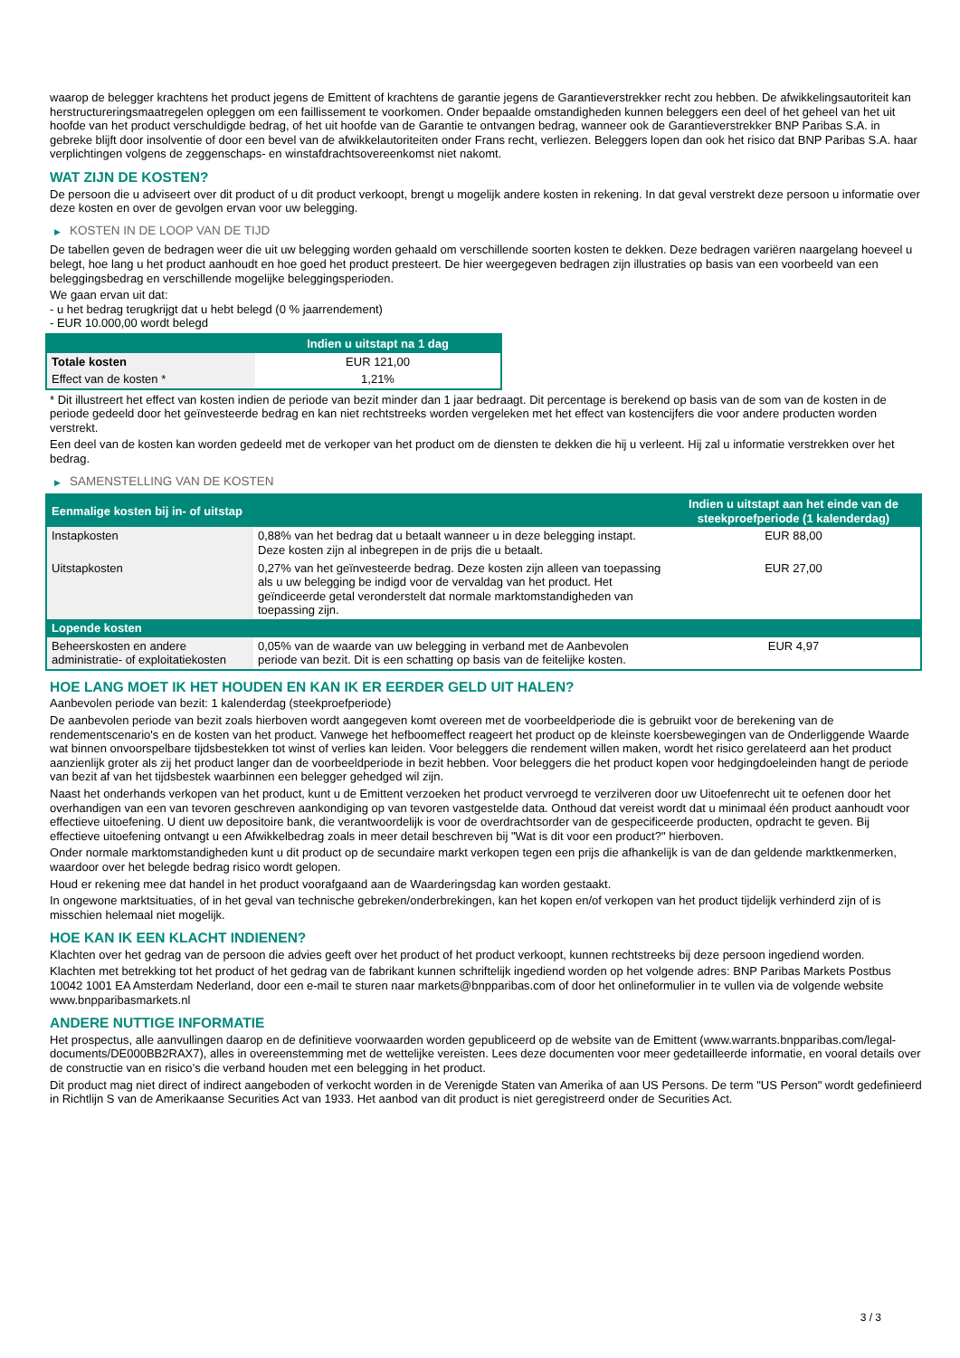waarop de belegger krachtens het product jegens de Emittent of krachtens de garantie jegens de Garantieverstrekker recht zou hebben. De afwikkelingsautoriteit kan herstructureringsmaatregelen opleggen om een faillissement te voorkomen. Onder bepaalde omstandigheden kunnen beleggers een deel of het geheel van het uit hoofde van het product verschuldigde bedrag, of het uit hoofde van de Garantie te ontvangen bedrag, wanneer ook de Garantieverstrekker BNP Paribas S.A. in gebreke blijft door insolventie of door een bevel van de afwikkelautoriteiten onder Frans recht, verliezen. Beleggers lopen dan ook het risico dat BNP Paribas S.A. haar verplichtingen volgens de zeggenschaps- en winstafdrachtsovereenkomst niet nakomt.
WAT ZIJN DE KOSTEN?
De persoon die u adviseert over dit product of u dit product verkoopt, brengt u mogelijk andere kosten in rekening. In dat geval verstrekt deze persoon u informatie over deze kosten en over de gevolgen ervan voor uw belegging.
▶ KOSTEN IN DE LOOP VAN DE TIJD
De tabellen geven de bedragen weer die uit uw belegging worden gehaald om verschillende soorten kosten te dekken. Deze bedragen variëren naargelang hoeveel u belegt, hoe lang u het product aanhoudt en hoe goed het product presteert. De hier weergegeven bedragen zijn illustraties op basis van een voorbeeld van een beleggingsbedrag en verschillende mogelijke beleggingsperioden.
We gaan ervan uit dat:
- u het bedrag terugkrijgt dat u hebt belegd (0 % jaarrendement)
- EUR 10.000,00 wordt belegd
| | Indien u uitstapt na 1 dag |
| --- | --- |
| Totale kosten | EUR 121,00 |
| Effect van de kosten * | 1,21% |
* Dit illustreert het effect van kosten indien de periode van bezit minder dan 1 jaar bedraagt. Dit percentage is berekend op basis van de som van de kosten in de periode gedeeld door het geïnvesteerde bedrag en kan niet rechtstreeks worden vergeleken met het effect van kostencijfers die voor andere producten worden verstrekt.
Een deel van de kosten kan worden gedeeld met de verkoper van het product om de diensten te dekken die hij u verleent. Hij zal u informatie verstrekken over het bedrag.
▶ SAMENSTELLING VAN DE KOSTEN
| Eenmalige kosten bij in- of uitstap | | Indien u uitstapt aan het einde van de steekproefperiode (1 kalenderdag) |
| --- | --- | --- |
| Instapkosten | 0,88% van het bedrag dat u betaalt wanneer u in deze belegging instapt. Deze kosten zijn al inbegrepen in de prijs die u betaalt. | EUR 88,00 |
| Uitstapkosten | 0,27% van het geïnvesteerde bedrag. Deze kosten zijn alleen van toepassing als u uw belegging be indigd voor de vervaldag van het product. Het geïndiceerde getal veronderstelt dat normale marktomstandigheden van toepassing zijn. | EUR 27,00 |
| Lopende kosten | | |
| Beheerskosten en andere administratie- of exploitatiekosten | 0,05% van de waarde van uw belegging in verband met de Aanbevolen periode van bezit. Dit is een schatting op basis van de feitelijke kosten. | EUR 4,97 |
HOE LANG MOET IK HET HOUDEN EN KAN IK ER EERDER GELD UIT HALEN?
Aanbevolen periode van bezit: 1 kalenderdag (steekproefperiode)
De aanbevolen periode van bezit zoals hierboven wordt aangegeven komt overeen met de voorbeeldperiode die is gebruikt voor de berekening van de rendementscenario's en de kosten van het product. Vanwege het hefboomeffect reageert het product op de kleinste koersbewegingen van de Onderliggende Waarde wat binnen onvoorspelbare tijdsbestekken tot winst of verlies kan leiden. Voor beleggers die rendement willen maken, wordt het risico gerelateerd aan het product aanzienlijk groter als zij het product langer dan de voorbeeldperiode in bezit hebben. Voor beleggers die het product kopen voor hedgingdoeleinden hangt de periode van bezit af van het tijdsbestek waarbinnen een belegger gehedged wil zijn.
Naast het onderhands verkopen van het product, kunt u de Emittent verzoeken het product vervroegd te verzilveren door uw Uitoefenrecht uit te oefenen door het overhandigen van een van tevoren geschreven aankondiging op van tevoren vastgestelde data. Onthoud dat vereist wordt dat u minimaal één product aanhoudt voor effectieve uitoefening. U dient uw depositoire bank, die verantwoordelijk is voor de overdrachtsorder van de gespecificeerde producten, opdracht te geven. Bij effectieve uitoefening ontvangt u een Afwikkelbedrag zoals in meer detail beschreven bij "Wat is dit voor een product?" hierboven.
Onder normale marktomstandigheden kunt u dit product op de secundaire markt verkopen tegen een prijs die afhankelijk is van de dan geldende marktkenmerken, waardoor over het belegde bedrag risico wordt gelopen.
Houd er rekening mee dat handel in het product voorafgaand aan de Waarderingsdag kan worden gestaakt.
In ongewone marktsituaties, of in het geval van technische gebreken/onderbrekingen, kan het kopen en/of verkopen van het product tijdelijk verhinderd zijn of is misschien helemaal niet mogelijk.
HOE KAN IK EEN KLACHT INDIENEN?
Klachten over het gedrag van de persoon die advies geeft over het product of het product verkoopt, kunnen rechtstreeks bij deze persoon ingediend worden.
Klachten met betrekking tot het product of het gedrag van de fabrikant kunnen schriftelijk ingediend worden op het volgende adres: BNP Paribas Markets Postbus 10042 1001 EA Amsterdam Nederland, door een e-mail te sturen naar markets@bnpparibas.com of door het onlineformulier in te vullen via de volgende website www.bnpparibasmarkets.nl
ANDERE NUTTIGE INFORMATIE
Het prospectus, alle aanvullingen daarop en de definitieve voorwaarden worden gepubliceerd op de website van de Emittent (www.warrants.bnpparibas.com/legal-documents/DE000BB2RAX7), alles in overeenstemming met de wettelijke vereisten. Lees deze documenten voor meer gedetailleerde informatie, en vooral details over de constructie van en risico’s die verband houden met een belegging in het product.
Dit product mag niet direct of indirect aangeboden of verkocht worden in de Verenigde Staten van Amerika of aan US Persons. De term "US Person" wordt gedefinieerd in Richtlijn S van de Amerikaanse Securities Act van 1933. Het aanbod van dit product is niet geregistreerd onder de Securities Act.
3 / 3